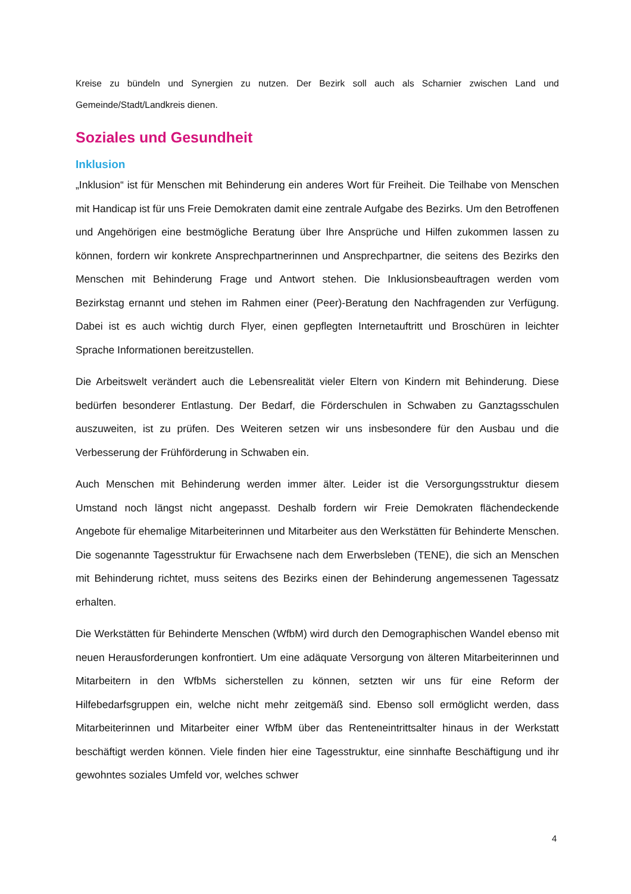Kreise zu bündeln und Synergien zu nutzen. Der Bezirk soll auch als Scharnier zwischen Land und Gemeinde/Stadt/Landkreis dienen.
Soziales und Gesundheit
Inklusion
„Inklusion“ ist für Menschen mit Behinderung ein anderes Wort für Freiheit. Die Teilhabe von Menschen mit Handicap ist für uns Freie Demokraten damit eine zentrale Aufgabe des Bezirks. Um den Betroffenen und Angehörigen eine bestmögliche Beratung über Ihre Ansprüche und Hilfen zukommen lassen zu können, fordern wir konkrete Ansprechpartnerinnen und Ansprechpartner, die seitens des Bezirks den Menschen mit Behinderung Frage und Antwort stehen. Die Inklusionsbeauftragen werden vom Bezirkstag ernannt und stehen im Rahmen einer (Peer)-Beratung den Nachfragenden zur Verfügung. Dabei ist es auch wichtig durch Flyer, einen gepflegten Internetauftritt und Broschüren in leichter Sprache Informationen bereitzustellen.
Die Arbeitswelt verändert auch die Lebensrealität vieler Eltern von Kindern mit Behinderung. Diese bedürfen besonderer Entlastung. Der Bedarf, die Förderschulen in Schwaben zu Ganztagsschulen auszuweiten, ist zu prüfen. Des Weiteren setzen wir uns insbesondere für den Ausbau und die Verbesserung der Frühförderung in Schwaben ein.
Auch Menschen mit Behinderung werden immer älter. Leider ist die Versorgungsstruktur diesem Umstand noch längst nicht angepasst. Deshalb fordern wir Freie Demokraten flächendeckende Angebote für ehemalige Mitarbeiterinnen und Mitarbeiter aus den Werkstätten für Behinderte Menschen. Die sogenannte Tagesstruktur für Erwachsene nach dem Erwerbsleben (TENE), die sich an Menschen mit Behinderung richtet, muss seitens des Bezirks einen der Behinderung angemessenen Tagessatz erhalten.
Die Werkstätten für Behinderte Menschen (WfbM) wird durch den Demographischen Wandel ebenso mit neuen Herausforderungen konfrontiert. Um eine adäquate Versorgung von älteren Mitarbeiterinnen und Mitarbeitern in den WfbMs sicherstellen zu können, setzten wir uns für eine Reform der Hilfebedarfsgruppen ein, welche nicht mehr zeitgemäß sind. Ebenso soll ermöglicht werden, dass Mitarbeiterinnen und Mitarbeiter einer WfbM über das Renteneintrittsalter hinaus in der Werkstatt beschäftigt werden können. Viele finden hier eine Tagesstruktur, eine sinnhafte Beschäftigung und ihr gewohntes soziales Umfeld vor, welches schwer
4